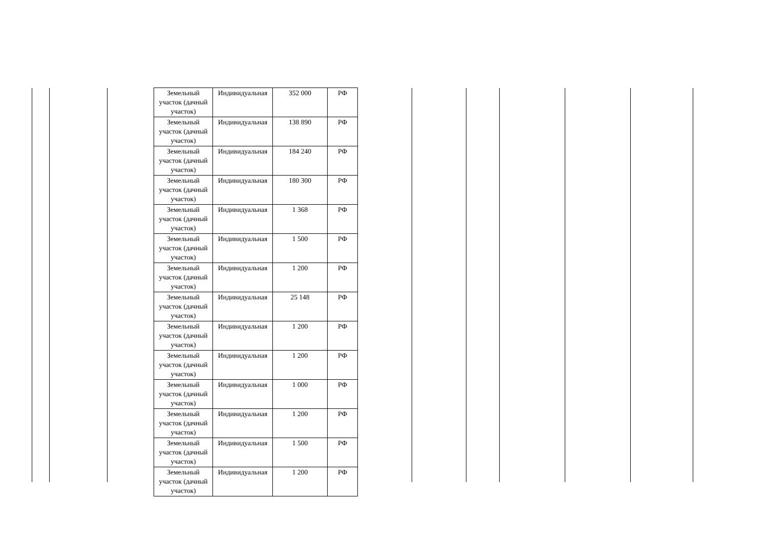| Земельный участок (дачный участок) | Индивидуальная | 352 000 | РФ |
| Земельный участок (дачный участок) | Индивидуальная | 138 890 | РФ |
| Земельный участок (дачный участок) | Индивидуальная | 184 240 | РФ |
| Земельный участок (дачный участок) | Индивидуальная | 180 300 | РФ |
| Земельный участок (дачный участок) | Индивидуальная | 1 368 | РФ |
| Земельный участок (дачный участок) | Индивидуальная | 1 500 | РФ |
| Земельный участок (дачный участок) | Индивидуальная | 1 200 | РФ |
| Земельный участок (дачный участок) | Индивидуальная | 25 148 | РФ |
| Земельный участок (дачный участок) | Индивидуальная | 1 200 | РФ |
| Земельный участок (дачный участок) | Индивидуальная | 1 200 | РФ |
| Земельный участок (дачный участок) | Индивидуальная | 1 000 | РФ |
| Земельный участок (дачный участок) | Индивидуальная | 1 200 | РФ |
| Земельный участок (дачный участок) | Индивидуальная | 1 500 | РФ |
| Земельный участок (дачный участок) | Индивидуальная | 1 200 | РФ |